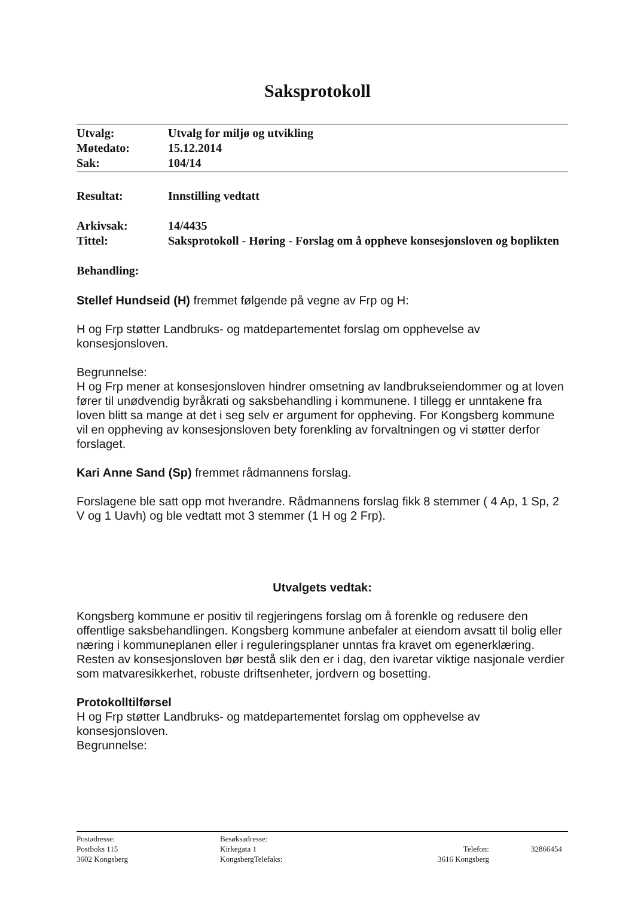Saksprotokoll
| Utvalg: | Utvalg for miljø og utvikling |
| Møtedato: | 15.12.2014 |
| Sak: | 104/14 |
| Resultat: | Innstilling vedtatt |
| Arkivsak: | 14/4435 |
| Tittel: | Saksprotokoll - Høring - Forslag om å oppheve konsesjonsloven og boplikten |
| Behandling: |
Stellef Hundseid (H) fremmet følgende på vegne av Frp og H:
H og Frp støtter Landbruks- og matdepartementet forslag om opphevelse av konsesjonsloven.
Begrunnelse:
H og Frp mener at konsesjonsloven hindrer omsetning av landbrukseiendommer og at loven fører til unødvendig byråkrati og saksbehandling i kommunene. I tillegg er unntakene fra loven blitt sa mange at det i seg selv er argument for oppheving. For Kongsberg kommune vil en oppheving av konsesjonsloven bety forenkling av forvaltningen og vi støtter derfor forslaget.
Kari Anne Sand (Sp) fremmet rådmannens forslag.
Forslagene ble satt opp mot hverandre. Rådmannens forslag fikk 8 stemmer ( 4 Ap, 1 Sp, 2 V og 1 Uavh) og ble vedtatt mot 3 stemmer (1 H og 2 Frp).
Utvalgets vedtak:
Kongsberg kommune er positiv til regjeringens forslag om å forenkle og redusere den offentlige saksbehandlingen. Kongsberg kommune anbefaler at eiendom avsatt til bolig eller næring i kommuneplanen eller i reguleringsplaner unntas fra kravet om egenerklæring. Resten av konsesjonsloven bør bestå slik den er i dag, den ivaretar viktige nasjonale verdier som matvaresikkerhet, robuste driftsenheter, jordvern og bosetting.
Protokolltilførsel
H og Frp støtter Landbruks- og matdepartementet forslag om opphevelse av konsesjonsloven.
Begrunnelse:
Postadresse:
Postboks 115
3602 Kongsberg
Besøksadresse:
Kirkegata 1
KongsbergTelefaks:
Telefon:
3616 Kongsberg
32866454